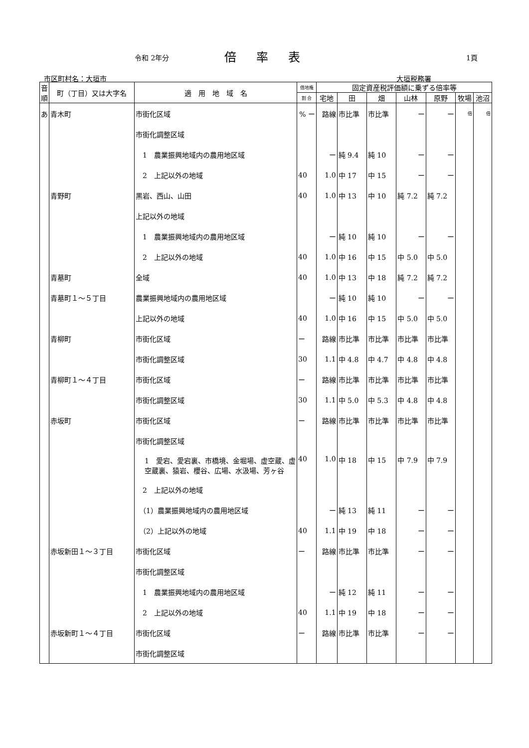令和 2年分 倍率表 1頁
市区町村名：大垣市 大垣税務署
| 音順 | 町（丁目）又は大字名 | 適 用 地 域 名 | 借地権 | 固定資産税評価額に乗ずる倍率等 | | | | | | |
| --- | --- | --- | --- | --- | --- | --- | --- | --- | --- | --- |
| | | | 割 合 | 宅地 | 田 | 畑 | 山林 | 原野 | 牧場 | 池沼 |
| あ | 青木町 | 市街化区域 | % ー | 路線 | 市比準 | 市比準 | ー | ー | 倍 | 倍 |
| | | 市街化調整区域 | | | | | | | | |
| | | 1 農業振興地域内の農用地区域 | | ー | 純 9.4 | 純 10 | ー | ー | | |
| | | 2 上記以外の地域 | 40 | 1.0 | 中 17 | 中 15 | ー | ー | | |
| | 青野町 | 黒岩、西山、山田 | 40 | 1.0 | 中 13 | 中 10 | 純 7.2 | 純 7.2 | | |
| | | 上記以外の地域 | | | | | | | | |
| | | 1 農業振興地域内の農用地区域 | | ー | 純 10 | 純 10 | ー | ー | | |
| | | 2 上記以外の地域 | 40 | 1.0 | 中 16 | 中 15 | 中 5.0 | 中 5.0 | | |
| | 青墓町 | 全域 | 40 | 1.0 | 中 13 | 中 18 | 純 7.2 | 純 7.2 | | |
| | 青墓町１～５丁目 | 農業振興地域内の農用地区域 | | ー | 純 10 | 純 10 | ー | ー | | |
| | | 上記以外の地域 | 40 | 1.0 | 中 16 | 中 15 | 中 5.0 | 中 5.0 | | |
| | 青柳町 | 市街化区域 | ー | 路線 | 市比準 | 市比準 | 市比準 | 市比準 | | |
| | | 市街化調整区域 | 30 | 1.1 | 中 4.8 | 中 4.7 | 中 4.8 | 中 4.8 | | |
| | 青柳町１～４丁目 | 市街化区域 | ー | 路線 | 市比準 | 市比準 | 市比準 | 市比準 | | |
| | | 市街化調整区域 | 30 | 1.1 | 中 5.0 | 中 5.3 | 中 4.8 | 中 4.8 | | |
| | 赤坂町 | 市街化区域 | ー | 路線 | 市比準 | 市比準 | 市比準 | 市比準 | | |
| | | 市街化調整区域 | | | | | | | | |
| | | 1 愛宕、愛宕裏、市橋境、金堀場、虚空蔵、虚空蔵裏、猿岩、櫻谷、広場、水汲場、芳ヶ谷 | 40 | 1.0 | 中 18 | 中 15 | 中 7.9 | 中 7.9 | | |
| | | 2 上記以外の地域 | | | | | | | | |
| | | （1）農業振興地域内の農用地区域 | | ー | 純 13 | 純 11 | ー | ー | | |
| | | （2）上記以外の地域 | 40 | 1.1 | 中 19 | 中 18 | ー | ー | | |
| | 赤坂新田１～３丁目 | 市街化区域 | ー | 路線 | 市比準 | 市比準 | ー | ー | | |
| | | 市街化調整区域 | | | | | | | | |
| | | 1 農業振興地域内の農用地区域 | | ー | 純 12 | 純 11 | ー | ー | | |
| | | 2 上記以外の地域 | 40 | 1.1 | 中 19 | 中 18 | ー | ー | | |
| | 赤坂新町１～４丁目 | 市街化区域 | ー | 路線 | 市比準 | 市比準 | ー | ー | | |
| | | 市街化調整区域 | | | | | | | | |